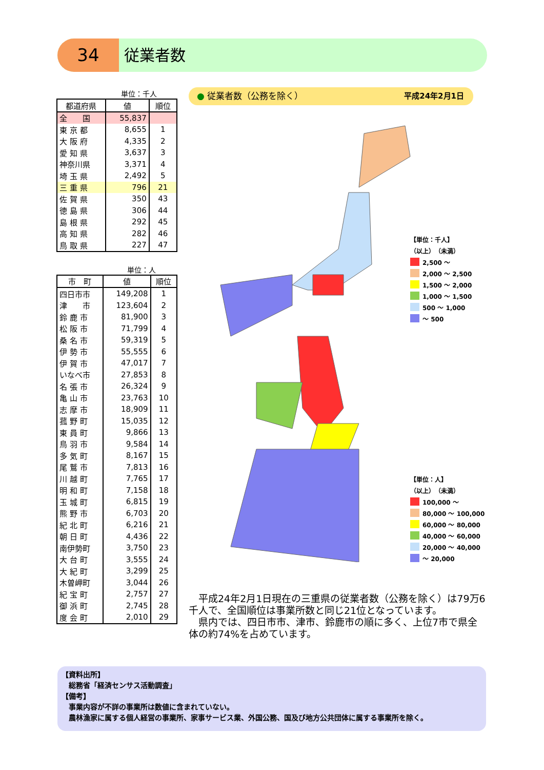34 従業者数
単位：千人
| 都道府県 | 値 | 順位 |
| --- | --- | --- |
| 全 国 | 55,837 | |
| 東 京 都 | 8,655 | 1 |
| 大 阪 府 | 4,335 | 2 |
| 愛 知 県 | 3,637 | 3 |
| 神奈川県 | 3,371 | 4 |
| 埼 玉 県 | 2,492 | 5 |
| 三 重 県 | 796 | 21 |
| 佐 賀 県 | 350 | 43 |
| 徳 島 県 | 306 | 44 |
| 島 根 県 | 292 | 45 |
| 高 知 県 | 282 | 46 |
| 鳥 取 県 | 227 | 47 |
単位：人
| 市 町 | 値 | 順位 |
| --- | --- | --- |
| 四日市市 | 149,208 | 1 |
| 津 市 | 123,604 | 2 |
| 鈴 鹿 市 | 81,900 | 3 |
| 松 阪 市 | 71,799 | 4 |
| 桑 名 市 | 59,319 | 5 |
| 伊 勢 市 | 55,555 | 6 |
| 伊 賀 市 | 47,017 | 7 |
| いなべ市 | 27,853 | 8 |
| 名 張 市 | 26,324 | 9 |
| 亀 山 市 | 23,763 | 10 |
| 志 摩 市 | 18,909 | 11 |
| 菰 野 町 | 15,035 | 12 |
| 東 員 町 | 9,866 | 13 |
| 鳥 羽 市 | 9,584 | 14 |
| 多 気 町 | 8,167 | 15 |
| 尾 鷲 市 | 7,813 | 16 |
| 川 越 町 | 7,765 | 17 |
| 明 和 町 | 7,158 | 18 |
| 玉 城 町 | 6,815 | 19 |
| 熊 野 市 | 6,703 | 20 |
| 紀 北 町 | 6,216 | 21 |
| 朝 日 町 | 4,436 | 22 |
| 南伊勢町 | 3,750 | 23 |
| 大 台 町 | 3,555 | 24 |
| 大 紀 町 | 3,299 | 25 |
| 木曽岬町 | 3,044 | 26 |
| 紀 宝 町 | 2,757 | 27 |
| 御 浜 町 | 2,745 | 28 |
| 度 会 町 | 2,010 | 29 |
● 従業者数（公務を除く） 平成24年2月1日
【単位：千人】
（以上）　（未満）
2,500 ～
2,000 ～ 2,500
1,500 ～ 2,000
1,000 ～ 1,500
500 ～ 1,000
～ 500
【単位：人】
（以上）　（未満）
100,000 ～
80,000 ～ 100,000
60,000 ～ 80,000
40,000 ～ 60,000
20,000 ～ 40,000
～ 20,000
　平成24年2月1日現在の三重県の従業者数（公務を除く）は79万6千人で、全国順位は事業所数と同じ21位となっています。
　県内では、四日市市、津市、鈴鹿市の順に多く、上位7市で県全体の約74%を占めています。
【資料出所】
　総務省「経済センサス活動調査」
【備考】
　事業内容が不詳の事業所は数値に含まれていない。
　農林漁家に属する個人経営の事業所、家事サービス業、外国公務、国及び地方公共団体に属する事業所を除く。